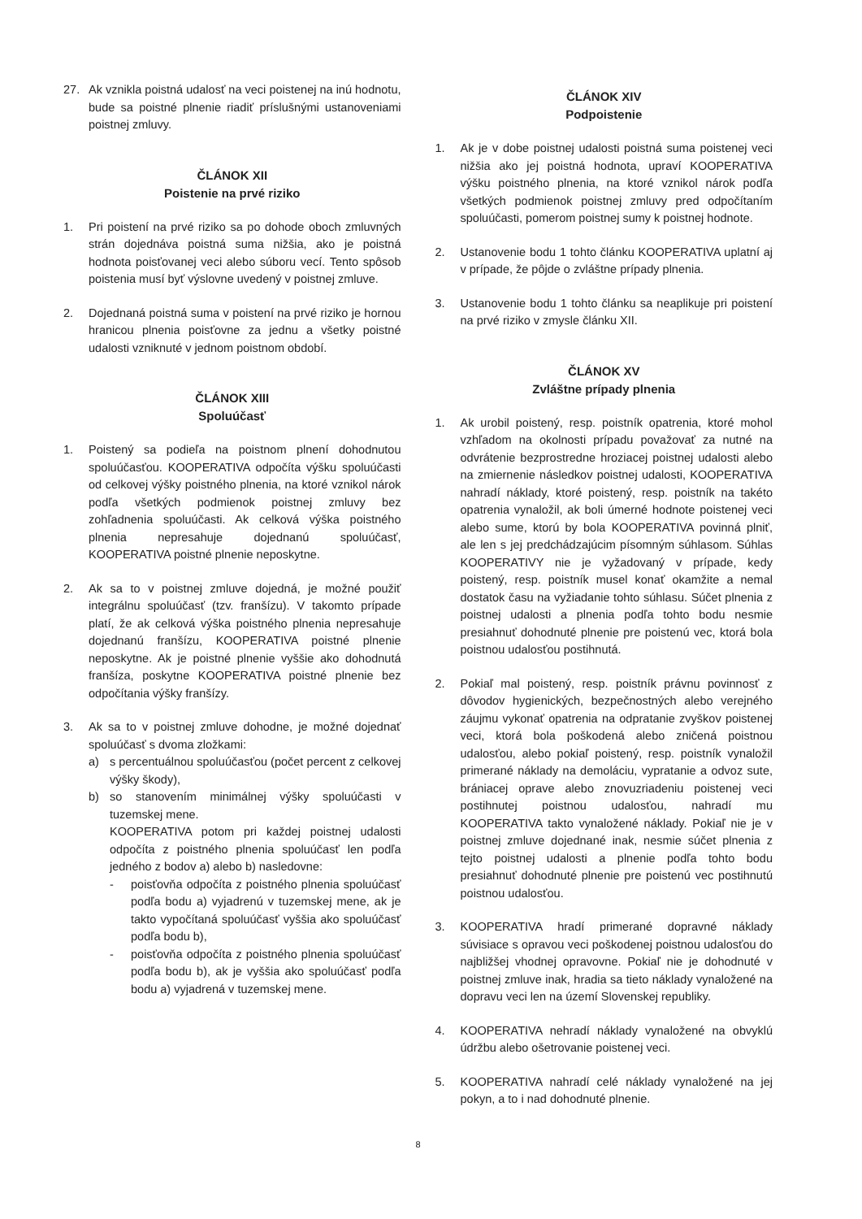27. Ak vznikla poistná udalosť na veci poistenej na inú hodnotu, bude sa poistné plnenie riadiť príslušnými ustanoveniami poistnej zmluvy.
ČLÁNOK XII
Poistenie na prvé riziko
1. Pri poistení na prvé riziko sa po dohode oboch zmluvných strán dojednáva poistná suma nižšia, ako je poistná hodnota poisťovanej veci alebo súboru vecí. Tento spôsob poistenia musí byť výslovne uvedený v poistnej zmluve.
2. Dojednaná poistná suma v poistení na prvé riziko je hornou hranicou plnenia poisťovne za jednu a všetky poistné udalosti vzniknuté v jednom poistnom období.
ČLÁNOK XIII
Spoluúčasť
1. Poistený sa podieľa na poistnom plnení dohodnutou spoluúčasťou. KOOPERATIVA odpočíta výšku spoluúčasti od celkovej výšky poistného plnenia, na ktoré vznikol nárok podľa všetkých podmienok poistnej zmluvy bez zohľadnenia spoluúčasti. Ak celková výška poistného plnenia nepresahuje dojednanú spoluúčasť, KOOPERATIVA poistné plnenie neposkytne.
2. Ak sa to v poistnej zmluve dojedná, je možné použiť integrálnu spoluúčasť (tzv. franšízu). V takomto prípade platí, že ak celková výška poistného plnenia nepresahuje dojednanú franšízu, KOOPERATIVA poistné plnenie neposkytne. Ak je poistné plnenie vyššie ako dohodnutá franšíza, poskytne KOOPERATIVA poistné plnenie bez odpočítania výšky franšízy.
3. Ak sa to v poistnej zmluve dohodne, je možné dojednať spoluúčasť s dvoma zložkami:
a) s percentuálnou spoluúčasťou (počet percent z celkovej výšky škody),
b) so stanovením minimálnej výšky spoluúčasti v tuzemskej mene.
KOOPERATIVA potom pri každej poistnej udalosti odpočíta z poistného plnenia spoluúčasť len podľa jedného z bodov a) alebo b) nasledovne:
- poisťovňa odpočíta z poistného plnenia spoluúčasť podľa bodu a) vyjadrenú v tuzemskej mene, ak je takto vypočítaná spoluúčasť vyššia ako spoluúčasť podľa bodu b),
- poisťovňa odpočíta z poistného plnenia spoluúčasť podľa bodu b), ak je vyššia ako spoluúčasť podľa bodu a) vyjadrená v tuzemskej mene.
ČLÁNOK XIV
Podpoistenie
1. Ak je v dobe poistnej udalosti poistná suma poistenej veci nižšia ako jej poistná hodnota, upraví KOOPERATIVA výšku poistného plnenia, na ktoré vznikol nárok podľa všetkých podmienok poistnej zmluvy pred odpočítaním spoluúčasti, pomerom poistnej sumy k poistnej hodnote.
2. Ustanovenie bodu 1 tohto článku KOOPERATIVA uplatní aj v prípade, že pôjde o zvláštne prípady plnenia.
3. Ustanovenie bodu 1 tohto článku sa neaplikuje pri poistení na prvé riziko v zmysle článku XII.
ČLÁNOK XV
Zvláštne prípady plnenia
1. Ak urobil poistený, resp. poistník opatrenia, ktoré mohol vzhľadom na okolnosti prípadu považovať za nutné na odvrátenie bezprostredne hroziacej poistnej udalosti alebo na zmiernenie následkov poistnej udalosti, KOOPERATIVA nahradí náklady, ktoré poistený, resp. poistník na takéto opatrenia vynaložil, ak boli úmerné hodnote poistenej veci alebo sume, ktorú by bola KOOPERATIVA povinná plniť, ale len s jej predchádzajúcim písomným súhlasom. Súhlas KOOPERATIVY nie je vyžadovaný v prípade, kedy poistený, resp. poistník musel konať okamžite a nemal dostatok času na vyžiadanie tohto súhlasu. Súčet plnenia z poistnej udalosti a plnenia podľa tohto bodu nesmie presiahnuť dohodnuté plnenie pre poistenú vec, ktorá bola poistnou udalosťou postihnutá.
2. Pokiaľ mal poistený, resp. poistník právnu povinnosť z dôvodov hygienických, bezpečnostných alebo verejného záujmu vykonať opatrenia na odpratanie zvyškov poistenej veci, ktorá bola poškodená alebo zničená poistnou udalosťou, alebo pokiaľ poistený, resp. poistník vynaložil primerané náklady na demoláciu, vypratanie a odvoz sute, brániacej oprave alebo znovuzriadeniu poistenej veci postihnutej poistnou udalosťou, nahradí mu KOOPERATIVA takto vynaložené náklady. Pokiaľ nie je v poistnej zmluve dojednané inak, nesmie súčet plnenia z tejto poistnej udalosti a plnenie podľa tohto bodu presiahnuť dohodnuté plnenie pre poistenú vec postihnutú poistnou udalosťou.
3. KOOPERATIVA hradí primerané dopravné náklady súvisiace s opravou veci poškodenej poistnou udalosťou do najbližšej vhodnej opravovne. Pokiaľ nie je dohodnuté v poistnej zmluve inak, hradia sa tieto náklady vynaložené na dopravu veci len na území Slovenskej republiky.
4. KOOPERATIVA nehradí náklady vynaložené na obvyklú údržbu alebo ošetrovanie poistenej veci.
5. KOOPERATIVA nahradí celé náklady vynaložené na jej pokyn, a to i nad dohodnuté plnenie.
8